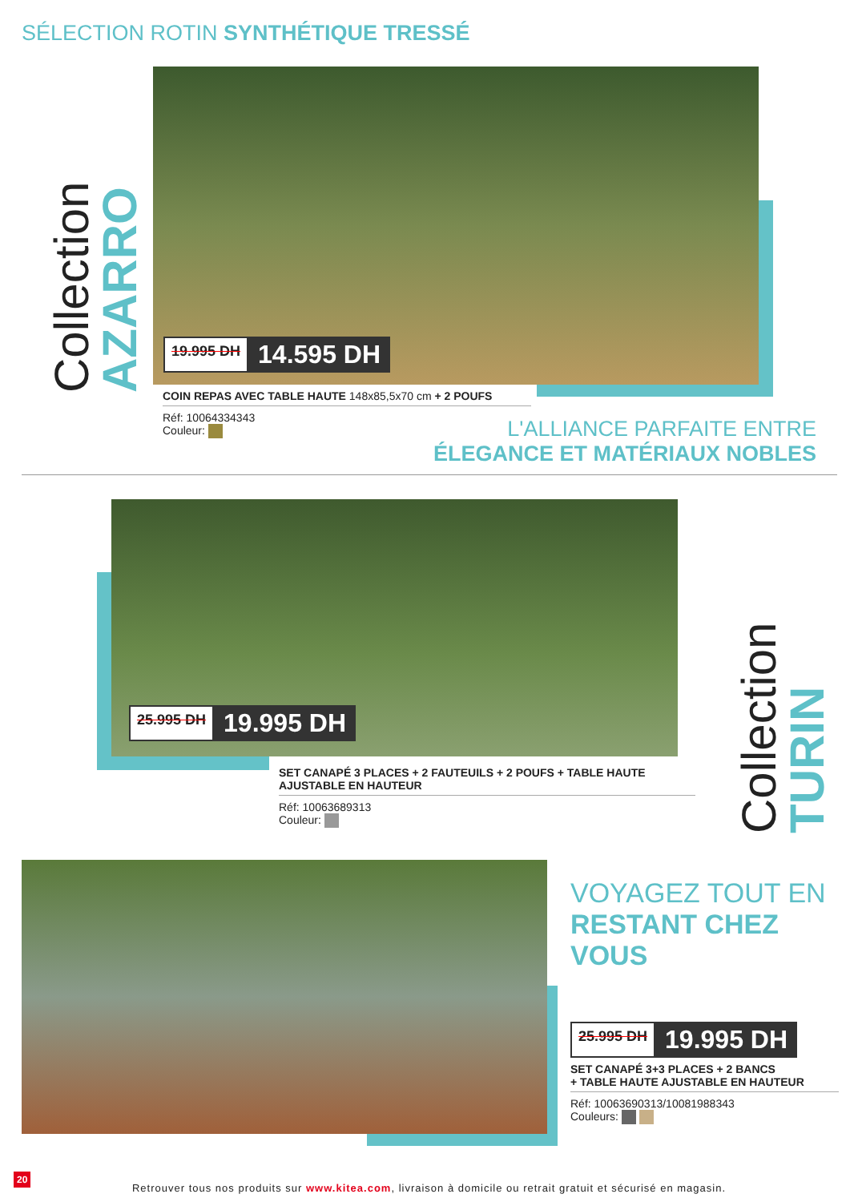SÉLECTION ROTIN SYNTHÉTIQUE TRESSÉ
Collection AZARRO
19.995 DH 14.595 DH
COIN REPAS AVEC TABLE HAUTE 148x85,5x70 cm + 2 POUFS
Réf: 10064334343
Couleur:
L'ALLIANCE PARFAITE ENTRE
ÉLEGANCE ET MATÉRIAUX NOBLES
25.995 DH 19.995 DH
SET CANAPÉ 3 PLACES + 2 FAUTEUILS + 2 POUFS + TABLE HAUTE AJUSTABLE EN HAUTEUR
Réf: 10063689313
Couleur:
Collection TURIN
VOYAGEZ TOUT EN
RESTANT CHEZ
VOUS
25.995 DH 19.995 DH
SET CANAPÉ 3+3 PLACES + 2 BANCS
+ TABLE HAUTE AJUSTABLE EN HAUTEUR
Réf: 10063690313/10081988343
Couleurs:
20
Retrouver tous nos produits sur www.kitea.com, livraison à domicile ou retrait gratuit et sécurisé en magasin.